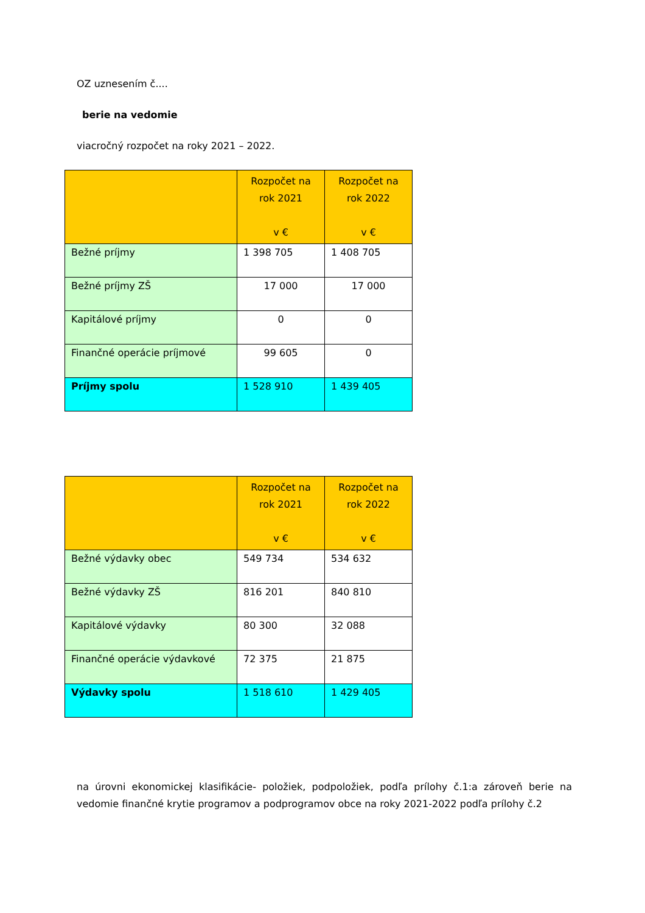OZ uznesením č....
berie na vedomie
viacročný rozpočet na roky 2021 – 2022.
| | Rozpočet na rok 2021 v € | Rozpočet na rok 2022 v € |
| Bežné príjmy | 1 398 705 | 1 408 705 |
| Bežné príjmy ZŠ | 17 000 | 17 000 |
| Kapitálové príjmy | 0 | 0 |
| Finančné operácie príjmové | 99 605 | 0 |
| Príjmy spolu | 1 528 910 | 1 439 405 |
| | Rozpočet na rok 2021 v € | Rozpočet na rok 2022 v € |
| Bežné výdavky obec | 549 734 | 534 632 |
| Bežné výdavky ZŠ | 816 201 | 840 810 |
| Kapitálové výdavky | 80 300 | 32 088 |
| Finančné operácie výdavkové | 72 375 | 21 875 |
| Výdavky spolu | 1 518 610 | 1 429 405 |
na úrovni ekonomickej klasifikácie- položiek, podpoložiek, podľa prílohy č.1:a zároveň berie na vedomie finančné krytie programov a podprogramov obce na roky 2021-2022 podľa prílohy č.2